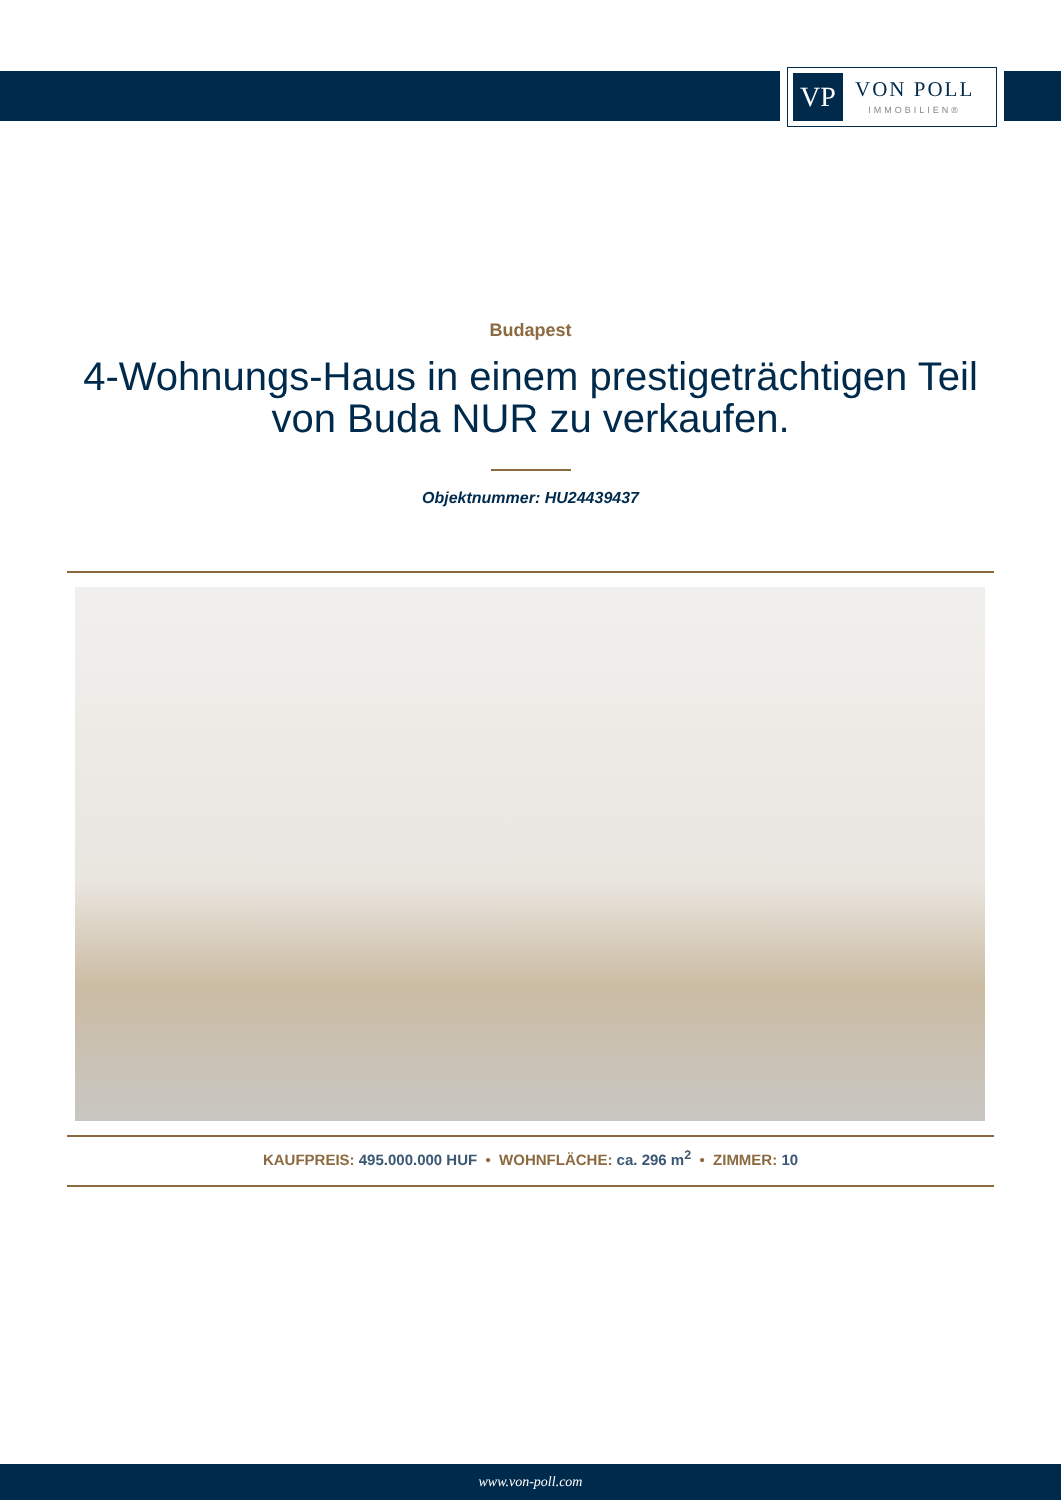VP
VON POLL
IMMOBILIEN®
Budapest
4-Wohnungs-Haus in einem prestigeträchtigen Teil von Buda NUR zu verkaufen.
Objektnummer: HU24439437
KAUFPREIS: 495.000.000 HUF • WOHNFLÄCHE: ca. 296 m<sup>2</sup> • ZIMMER: 10
www.von-poll.com